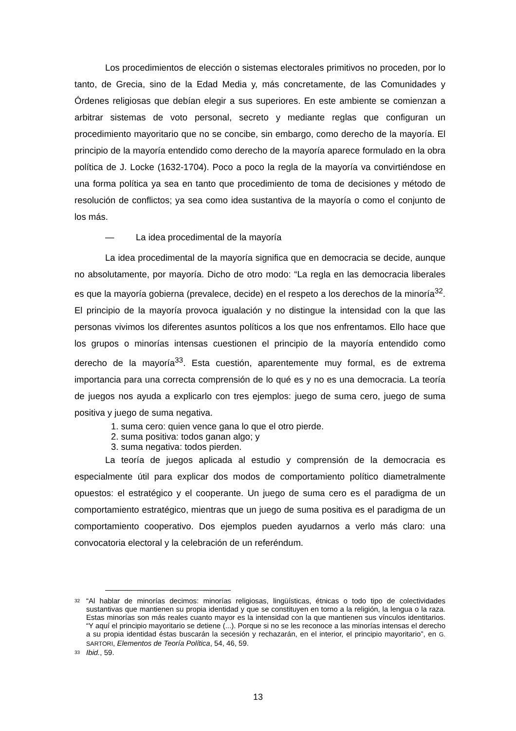Los procedimientos de elección o sistemas electorales primitivos no proceden, por lo tanto, de Grecia, sino de la Edad Media y, más concretamente, de las Comunidades y Órdenes religiosas que debían elegir a sus superiores. En este ambiente se comienzan a arbitrar sistemas de voto personal, secreto y mediante reglas que configuran un procedimiento mayoritario que no se concibe, sin embargo, como derecho de la mayoría. El principio de la mayoría entendido como derecho de la mayoría aparece formulado en la obra política de J. Locke (1632-1704). Poco a poco la regla de la mayoría va convirtiéndose en una forma política ya sea en tanto que procedimiento de toma de decisiones y método de resolución de conflictos; ya sea como idea sustantiva de la mayoría o como el conjunto de los más.
— La idea procedimental de la mayoría
La idea procedimental de la mayoría significa que en democracia se decide, aunque no absolutamente, por mayoría. Dicho de otro modo: “La regla en las democracia liberales es que la mayoría gobierna (prevalece, decide) en el respeto a los derechos de la minoría<sup>32</sup>. El principio de la mayoría provoca igualación y no distingue la intensidad con la que las personas vivimos los diferentes asuntos políticos a los que nos enfrentamos. Ello hace que los grupos o minorías intensas cuestionen el principio de la mayoría entendido como derecho de la mayoría<sup>33</sup>. Esta cuestión, aparentemente muy formal, es de extrema importancia para una correcta comprensión de lo qué es y no es una democracia. La teoría de juegos nos ayuda a explicarlo con tres ejemplos: juego de suma cero, juego de suma positiva y juego de suma negativa.
1. suma cero: quien vence gana lo que el otro pierde.
2. suma positiva: todos ganan algo; y
3. suma negativa: todos pierden.
La teoría de juegos aplicada al estudio y comprensión de la democracia es especialmente útil para explicar dos modos de comportamiento político diametralmente opuestos: el estratégico y el cooperante. Un juego de suma cero es el paradigma de un comportamiento estratégico, mientras que un juego de suma positiva es el paradigma de un comportamiento cooperativo. Dos ejemplos pueden ayudarnos a verlo más claro: una convocatoria electoral y la celebración de un referéndum.
<sup>32</sup>
“Al hablar de minorías decimos: minorías religiosas, lingüísticas, étnicas o todo tipo de colectividades sustantivas que mantienen su propia identidad y que se constituyen en torno a la religión, la lengua o la raza. Estas minorías son más reales cuanto mayor es la intensidad con la que mantienen sus vínculos identitarios. “Y aquí el principio mayoritario se detiene (...). Porque si no se les reconoce a las minorías intensas el derecho a su propia identidad éstas buscarán la secesión y rechazarán, en el interior, el principio mayoritario”, en G. SARTORI, Elementos de Teoría Política, 54, 46, 59.
<sup>33</sup>
Ibid., 59.
13